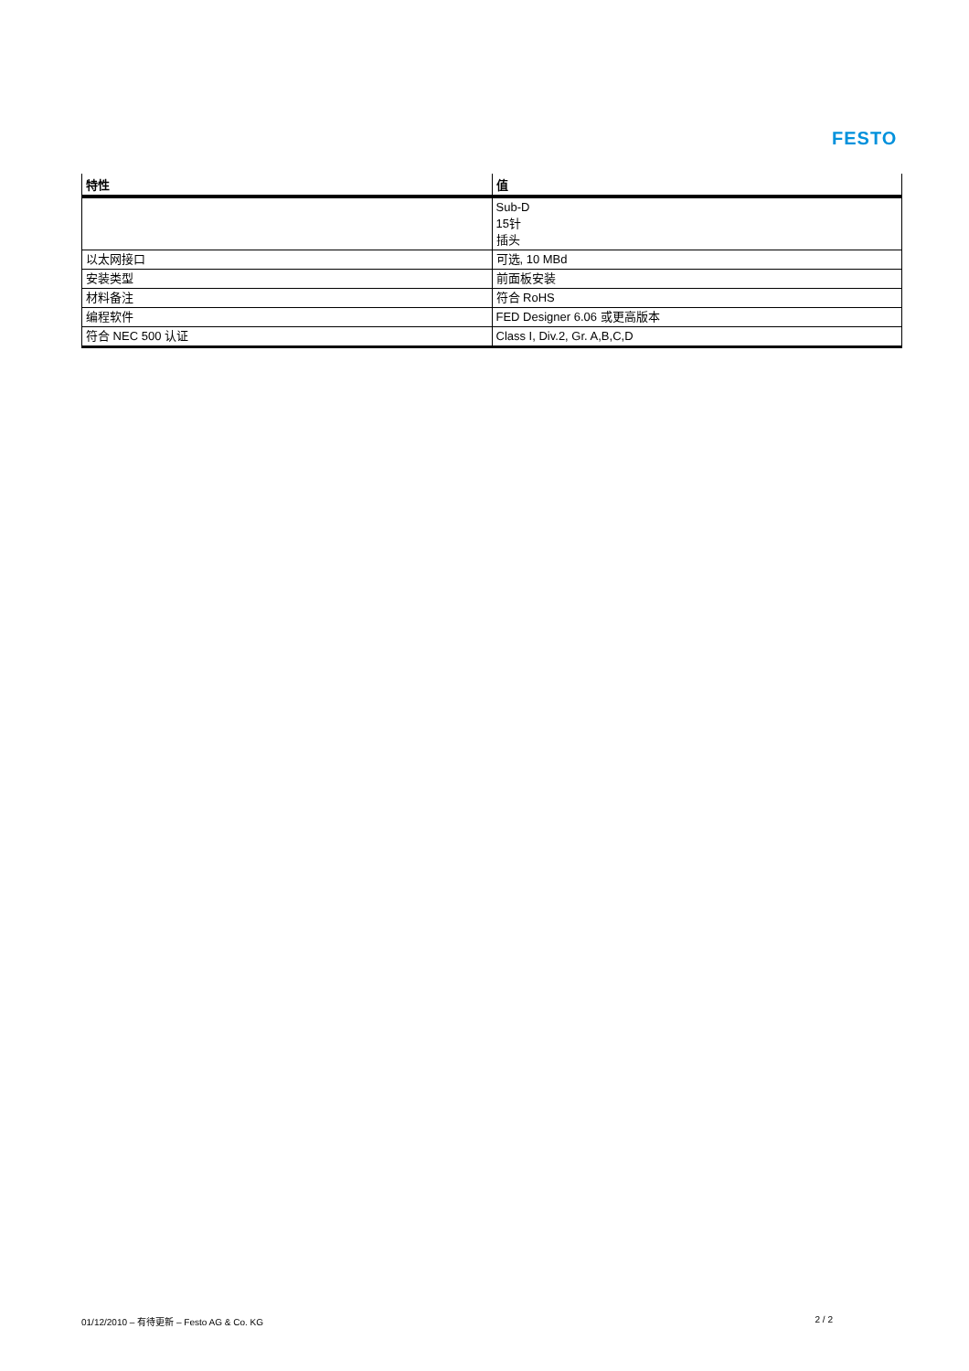FESTO
| 特性 | 值 |
| --- | --- |
| | Sub-D 15针 插头 |
| 以太网接口 | 可选, 10 MBd |
| 安装类型 | 前面板安装 |
| 材料备注 | 符合 RoHS |
| 编程软件 | FED Designer 6.06 或更高版本 |
| 符合 NEC 500 认证 | Class I, Div.2, Gr. A,B,C,D |
01/12/2010 – 有待更新 – Festo AG & Co. KG 2 / 2